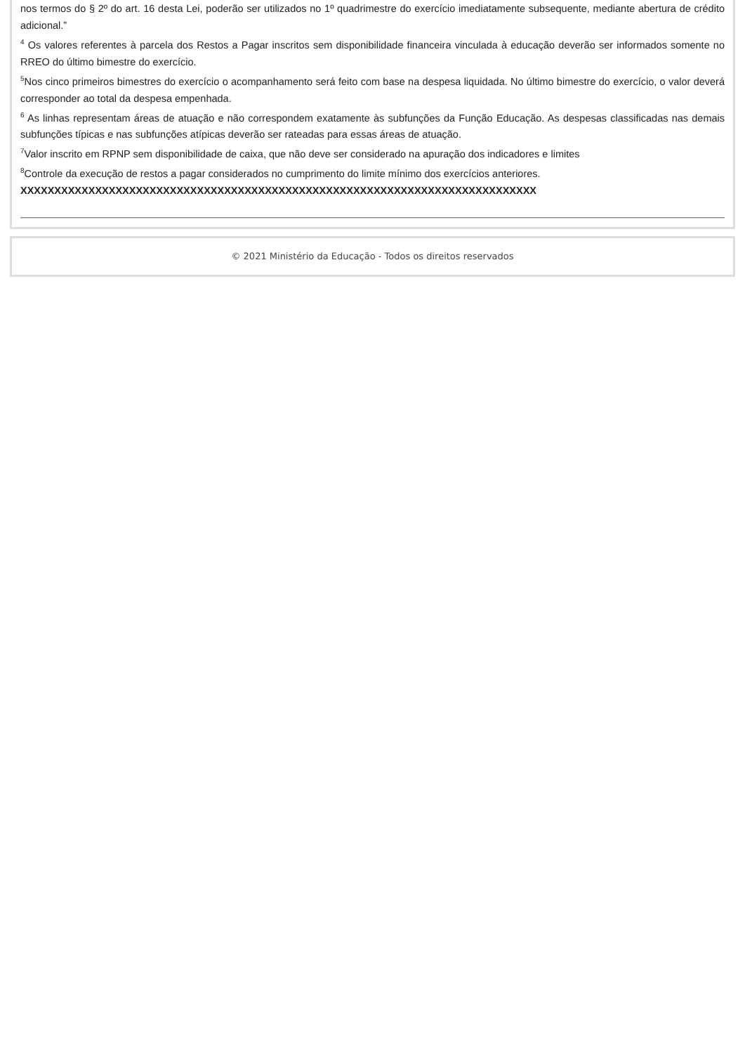nos termos do § 2º do art. 16 desta Lei, poderão ser utilizados no 1º quadrimestre do exercício imediatamente subsequente, mediante abertura de crédito adicional.”
<sup>4</sup> Os valores referentes à parcela dos Restos a Pagar inscritos sem disponibilidade financeira vinculada à educação deverão ser informados somente no RREO do último bimestre do exercício.
<sup>5</sup> Nos cinco primeiros bimestres do exercício o acompanhamento será feito com base na despesa liquidada. No último bimestre do exercício, o valor deverá corresponder ao total da despesa empenhada.
<sup>6</sup> As linhas representam áreas de atuação e não correspondem exatamente às subfunções da Função Educação. As despesas classificadas nas demais subfunções típicas e nas subfunções atípicas deverão ser rateadas para essas áreas de atuação.
<sup>7</sup> Valor inscrito em RPNP sem disponibilidade de caixa, que não deve ser considerado na apuração dos indicadores e limites
<sup>8</sup> Controle da execução de restos a pagar considerados no cumprimento do limite mínimo dos exercícios anteriores.
XXXXXXXXXXXXXXXXXXXXXXXXXXXXXXXXXXXXXXXXXXXXXXXXXXXXXXXXXXXXXXXXXXXXXXXXXXXX
© 2021 Ministério da Educação - Todos os direitos reservados